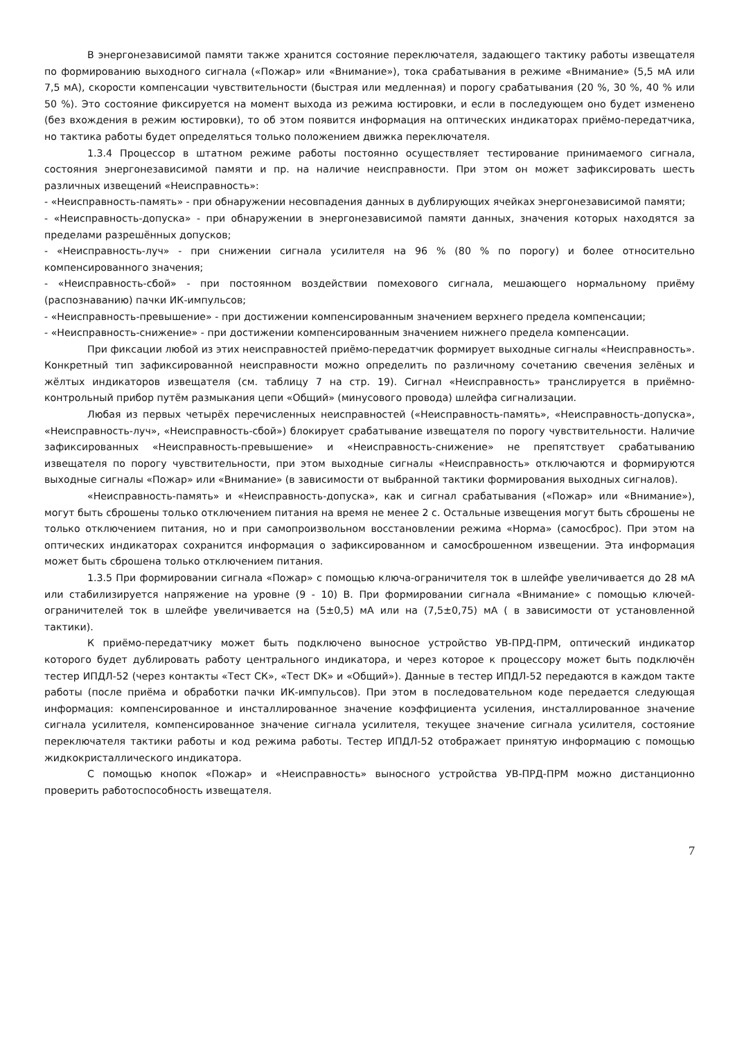В энергонезависимой памяти также хранится состояние переключателя, задающего тактику работы извещателя по формированию выходного сигнала («Пожар» или «Внимание»), тока срабатывания в режиме «Внимание» (5,5 мА или 7,5 мА), скорости компенсации чувствительности (быстрая или медленная) и порогу срабатывания (20 %, 30 %, 40 % или 50 %). Это состояние фиксируется на момент выхода из режима юстировки, и если в последующем оно будет изменено (без вхождения в режим юстировки), то об этом появится информация на оптических индикаторах приёмо-передатчика, но тактика работы будет определяться только положением движка переключателя.
1.3.4 Процессор в штатном режиме работы постоянно осуществляет тестирование принимаемого сигнала, состояния энергонезависимой памяти и пр. на наличие неисправности. При этом он может зафиксировать шесть различных извещений «Неисправность»:
- «Неисправность-память» - при обнаружении несовпадения данных в дублирующих ячейках энергонезависимой памяти;
- «Неисправность-допуска» - при обнаружении в энергонезависимой памяти данных, значения которых находятся за пределами разрешённых допусков;
- «Неисправность-луч» - при снижении сигнала усилителя на 96 % (80 % по порогу) и более относительно компенсированного значения;
- «Неисправность-сбой» - при постоянном воздействии помехового сигнала, мешающего нормальному приёму (распознаванию) пачки ИК-импульсов;
- «Неисправность-превышение» - при достижении компенсированным значением верхнего предела компенсации;
- «Неисправность-снижение» - при достижении компенсированным значением нижнего предела компенсации.
При фиксации любой из этих неисправностей приёмо-передатчик формирует выходные сигналы «Неисправность». Конкретный тип зафиксированной неисправности можно определить по различному сочетанию свечения зелёных и жёлтых индикаторов извещателя (см. таблицу 7 на стр. 19). Сигнал «Неисправность» транслируется в приёмно-контрольный прибор путём размыкания цепи «Общий» (минусового провода) шлейфа сигнализации.
Любая из первых четырёх перечисленных неисправностей («Неисправность-память», «Неисправность-допуска», «Неисправность-луч», «Неисправность-сбой») блокирует срабатывание извещателя по порогу чувствительности. Наличие зафиксированных «Неисправность-превышение» и «Неисправность-снижение» не препятствует срабатыванию извещателя по порогу чувствительности, при этом выходные сигналы «Неисправность» отключаются и формируются выходные сигналы «Пожар» или «Внимание» (в зависимости от выбранной тактики формирования выходных сигналов).
«Неисправность-память» и «Неисправность-допуска», как и сигнал срабатывания («Пожар» или «Внимание»), могут быть сброшены только отключением питания на время не менее 2 с. Остальные извещения могут быть сброшены не только отключением питания, но и при самопроизвольном восстановлении режима «Норма» (самосброс). При этом на оптических индикаторах сохранится информация о зафиксированном и самосброшенном извещении. Эта информация может быть сброшена только отключением питания.
1.3.5 При формировании сигнала «Пожар» с помощью ключа-ограничителя ток в шлейфе увеличивается до 28 мА или стабилизируется напряжение на уровне (9 - 10) В. При формировании сигнала «Внимание» с помощью ключей-ограничителей ток в шлейфе увеличивается на (5±0,5) мА или на (7,5±0,75) мА ( в зависимости от установленной тактики).
К приёмо-передатчику может быть подключено выносное устройство УВ-ПРД-ПРМ, оптический индикатор которого будет дублировать работу центрального индикатора, и через которое к процессору может быть подключён тестер ИПДЛ-52 (через контакты «Тест СК», «Тест DK» и «Общий»). Данные в тестер ИПДЛ-52 передаются в каждом такте работы (после приёма и обработки пачки ИК-импульсов). При этом в последовательном коде передается следующая информация: компенсированное и инсталлированное значение коэффициента усиления, инсталлированное значение сигнала усилителя, компенсированное значение сигнала усилителя, текущее значение сигнала усилителя, состояние переключателя тактики работы и код режима работы. Тестер ИПДЛ-52 отображает принятую информацию с помощью жидкокристаллического индикатора.
С помощью кнопок «Пожар» и «Неисправность» выносного устройства УВ-ПРД-ПРМ можно дистанционно проверить работоспособность извещателя.
7